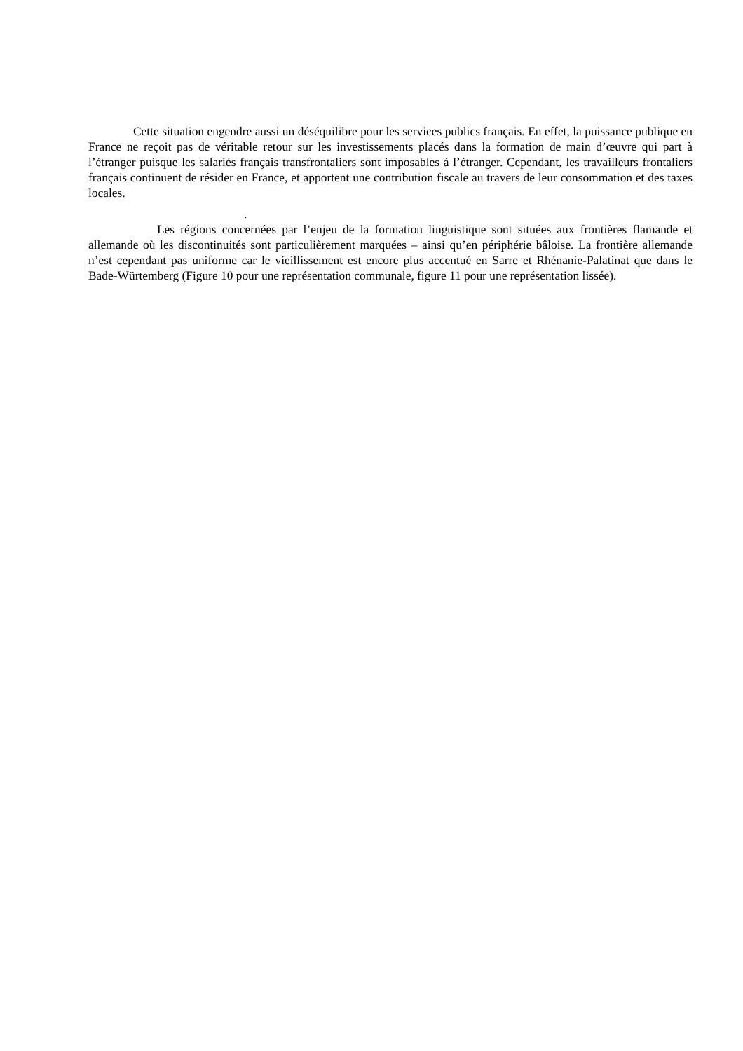Cette situation engendre aussi un déséquilibre pour les services publics français. En effet, la puissance publique en France ne reçoit pas de véritable retour sur les investissements placés dans la formation de main d’œuvre qui part à l’étranger puisque les salariés français transfrontaliers sont imposables à l’étranger. Cependant, les travailleurs frontaliers français continuent de résider en France, et apportent une contribution fiscale au travers de leur consommation et des taxes locales.
.
Les régions concernées par l’enjeu de la formation linguistique sont situées aux frontières flamande et allemande où les discontinuités sont particulièrement marquées – ainsi qu’en périphérie bâloise. La frontière allemande n’est cependant pas uniforme car le vieillissement est encore plus accentué en Sarre et Rhénanie-Palatinat que dans le Bade-Würtemberg (Figure 10 pour une représentation communale, figure 11 pour une représentation lissée).